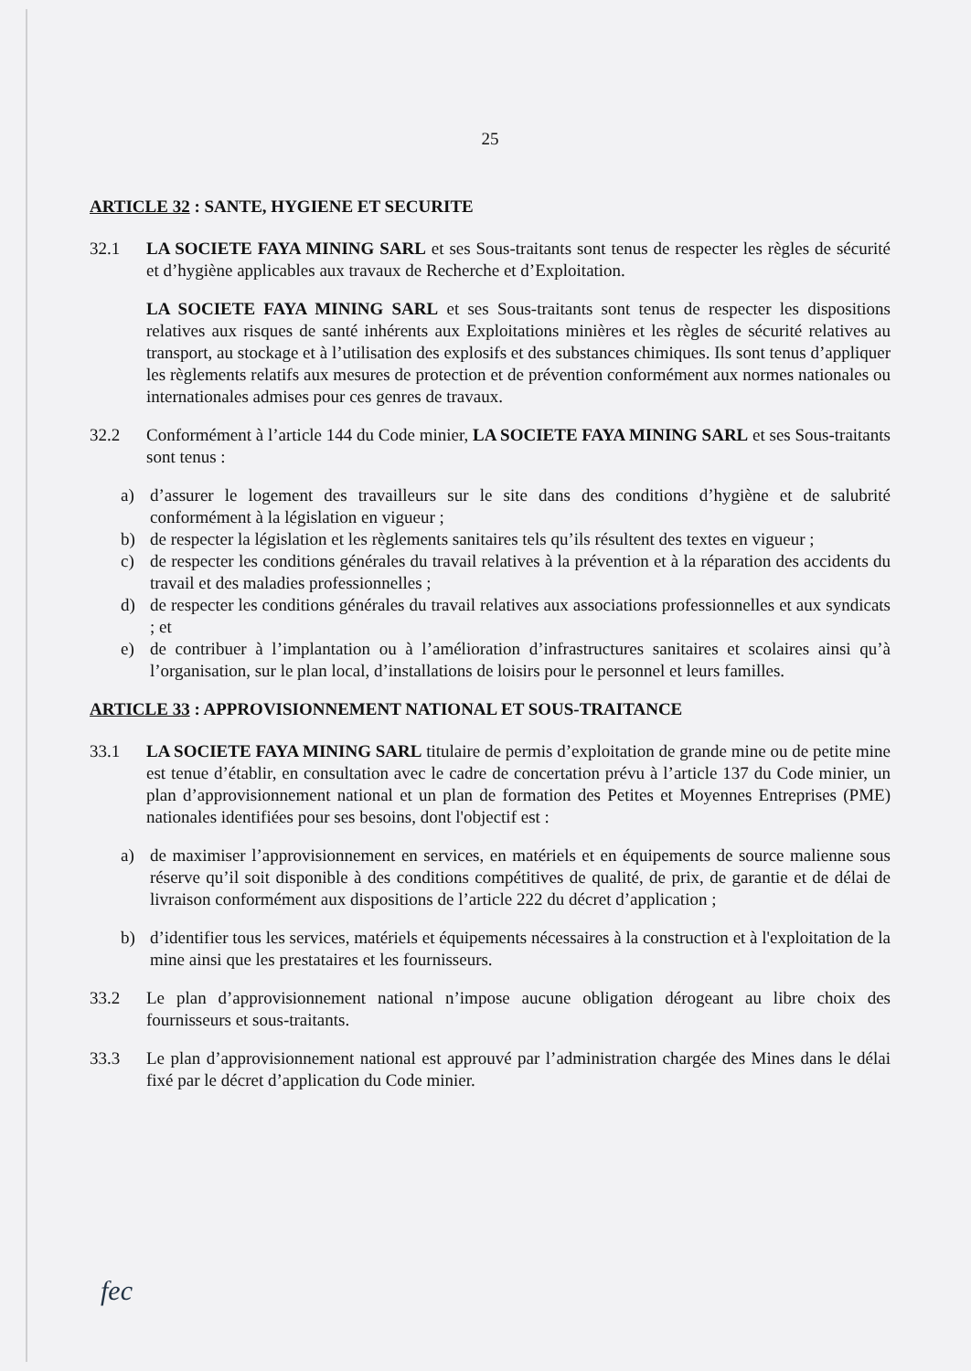25
ARTICLE 32 : SANTE, HYGIENE ET SECURITE
32.1 LA SOCIETE FAYA MINING SARL et ses Sous-traitants sont tenus de respecter les règles de sécurité et d’hygiène applicables aux travaux de Recherche et d’Exploitation.
LA SOCIETE FAYA MINING SARL et ses Sous-traitants sont tenus de respecter les dispositions relatives aux risques de santé inhérents aux Exploitations minières et les règles de sécurité relatives au transport, au stockage et à l’utilisation des explosifs et des substances chimiques. Ils sont tenus d’appliquer les règlements relatifs aux mesures de protection et de prévention conformément aux normes nationales ou internationales admises pour ces genres de travaux.
32.2 Conformément à l’article 144 du Code minier, LA SOCIETE FAYA MINING SARL et ses Sous-traitants sont tenus :
a) d’assurer le logement des travailleurs sur le site dans des conditions d’hygiène et de salubrité conformément à la législation en vigueur ;
b) de respecter la législation et les règlements sanitaires tels qu’ils résultent des textes en vigueur ;
c) de respecter les conditions générales du travail relatives à la prévention et à la réparation des accidents du travail et des maladies professionnelles ;
d) de respecter les conditions générales du travail relatives aux associations professionnelles et aux syndicats ; et
e) de contribuer à l’implantation ou à l’amélioration d’infrastructures sanitaires et scolaires ainsi qu’à l’organisation, sur le plan local, d’installations de loisirs pour le personnel et leurs familles.
ARTICLE 33 : APPROVISIONNEMENT NATIONAL ET SOUS-TRAITANCE
33.1 LA SOCIETE FAYA MINING SARL titulaire de permis d’exploitation de grande mine ou de petite mine est tenue d’établir, en consultation avec le cadre de concertation prévu à l’article 137 du Code minier, un plan d’approvisionnement national et un plan de formation des Petites et Moyennes Entreprises (PME) nationales identifiées pour ses besoins, dont l'objectif est :
a) de maximiser l’approvisionnement en services, en matériels et en équipements de source malienne sous réserve qu’il soit disponible à des conditions compétitives de qualité, de prix, de garantie et de délai de livraison conformément aux dispositions de l’article 222 du décret d’application ;
b) d’identifier tous les services, matériels et équipements nécessaires à la construction et à l'exploitation de la mine ainsi que les prestataires et les fournisseurs.
33.2 Le plan d’approvisionnement national n’impose aucune obligation dérogeant au libre choix des fournisseurs et sous-traitants.
33.3 Le plan d’approvisionnement national est approuvé par l’administration chargée des Mines dans le délai fixé par le décret d’application du Code minier.
fec